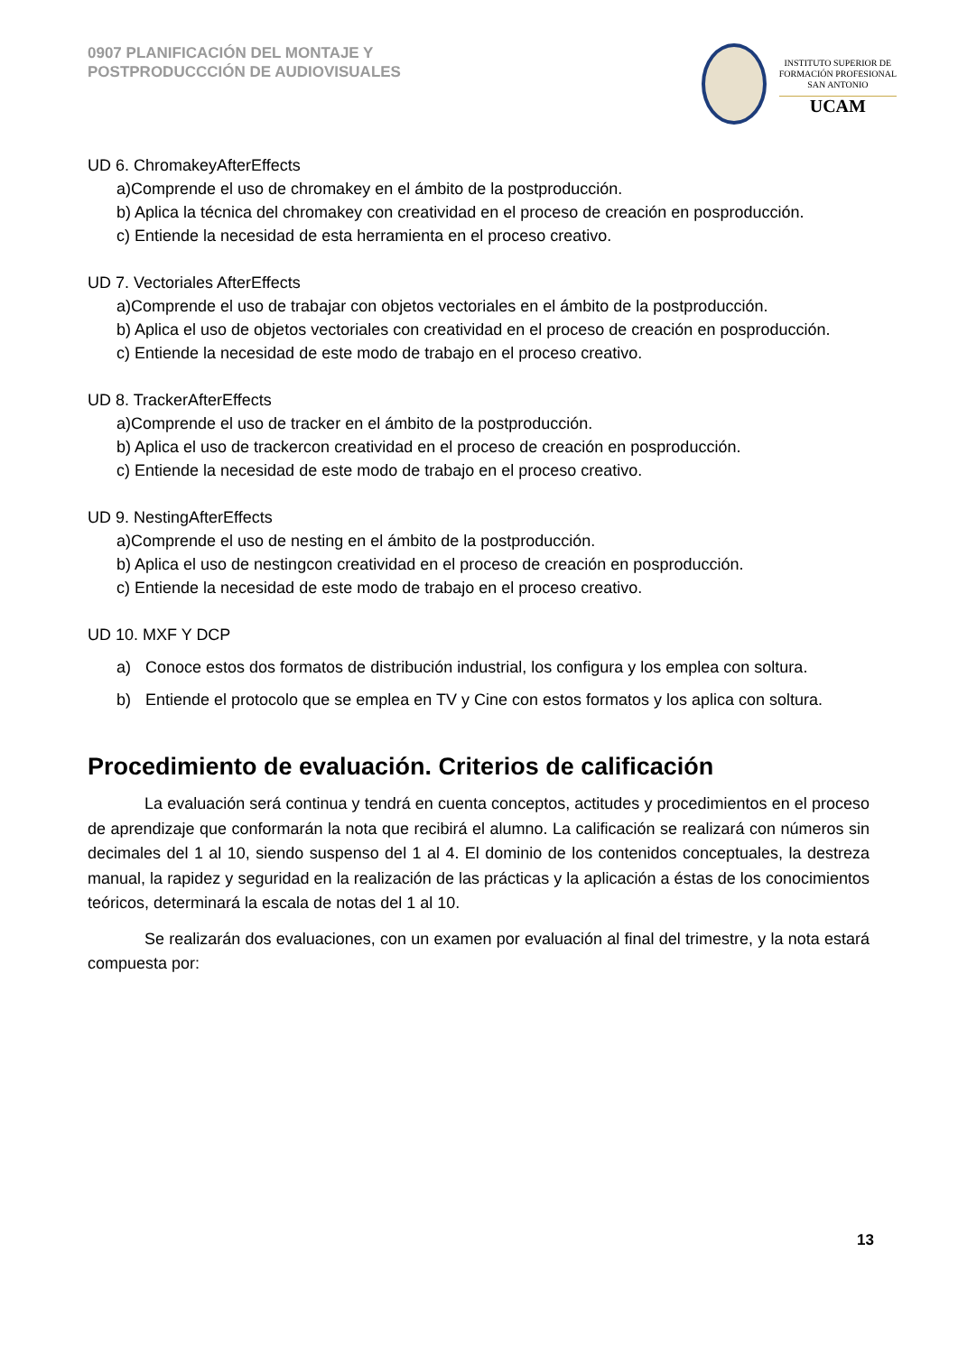0907 PLANIFICACIÓN DEL MONTAJE Y
POSTPRODUCCCIÓN DE AUDIOVISUALES
INSTITUTO SUPERIOR DE
FORMACIÓN PROFESIONAL
SAN ANTONIO
UCAM
UD 6. ChromakeyAfterEffects
a)Comprende el uso de chromakey en el ámbito de la postproducción.
b) Aplica la técnica del chromakey con creatividad en el proceso de creación en posproducción.
c) Entiende la necesidad de esta herramienta en el proceso creativo.
UD 7. Vectoriales AfterEffects
a)Comprende el uso de trabajar con objetos vectoriales en el ámbito de la postproducción.
b) Aplica el uso de objetos vectoriales con creatividad en el proceso de creación en posproducción.
c) Entiende la necesidad de este modo de trabajo en el proceso creativo.
UD 8. TrackerAfterEffects
a)Comprende el uso de tracker en el ámbito de la postproducción.
b) Aplica el uso de trackercon creatividad en el proceso de creación en posproducción.
c) Entiende la necesidad de este modo de trabajo en el proceso creativo.
UD 9. NestingAfterEffects
a)Comprende el uso de nesting en el ámbito de la postproducción.
b) Aplica el uso de nestingcon creatividad en el proceso de creación en posproducción.
c) Entiende la necesidad de este modo de trabajo en el proceso creativo.
UD 10. MXF Y DCP
a) Conoce estos dos formatos de distribución industrial, los configura y los emplea con soltura.
b) Entiende el protocolo que se emplea en TV y Cine con estos formatos y los aplica con soltura.
Procedimiento de evaluación. Criterios de calificación
La evaluación será continua y tendrá en cuenta conceptos, actitudes y procedimientos en el proceso de aprendizaje que conformarán la nota que recibirá el alumno. La calificación se realizará con números sin decimales del 1 al 10, siendo suspenso del 1 al 4. El dominio de los contenidos conceptuales, la destreza manual, la rapidez y seguridad en la realización de las prácticas y la aplicación a éstas de los conocimientos teóricos, determinará la escala de notas del 1 al 10.
Se realizarán dos evaluaciones, con un examen por evaluación al final del trimestre, y la nota estará compuesta por:
13